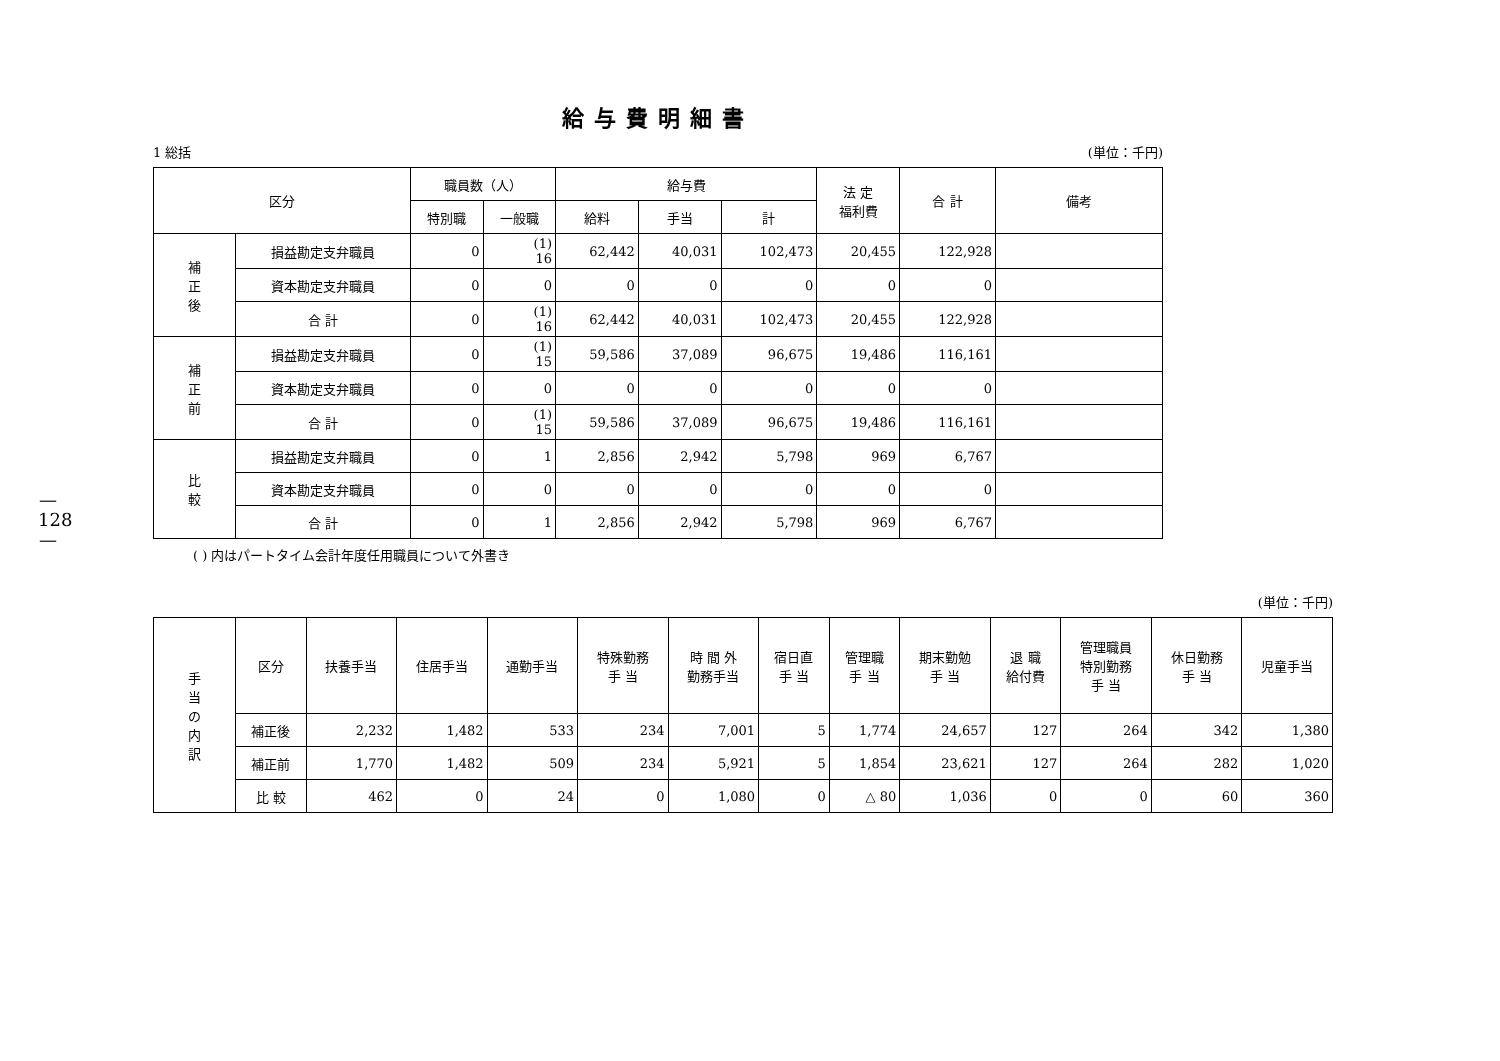—128—
給与費明細書
1 総括 (単位：千円)
| 区分 | | 職員数（人） | | 給与費 | | | 法 定 福利費 | 合 計 | 備考 |
| --- | --- | --- | --- | --- | --- | --- | --- | --- | --- |
| | | 特別職 | 一般職 | 給料 | 手当 | 計 | | | |
| 補 正 後 | 損益勘定支弁職員 | 0 | (1) 16 | 62,442 | 40,031 | 102,473 | 20,455 | 122,928 | |
| | 資本勘定支弁職員 | 0 | 0 | 0 | 0 | 0 | 0 | 0 | |
| | 合 計 | 0 | (1) 16 | 62,442 | 40,031 | 102,473 | 20,455 | 122,928 | |
| 補 正 前 | 損益勘定支弁職員 | 0 | (1) 15 | 59,586 | 37,089 | 96,675 | 19,486 | 116,161 | |
| | 資本勘定支弁職員 | 0 | 0 | 0 | 0 | 0 | 0 | 0 | |
| | 合 計 | 0 | (1) 15 | 59,586 | 37,089 | 96,675 | 19,486 | 116,161 | |
| 比 較 | 損益勘定支弁職員 | 0 | 1 | 2,856 | 2,942 | 5,798 | 969 | 6,767 | |
| | 資本勘定支弁職員 | 0 | 0 | 0 | 0 | 0 | 0 | 0 | |
| | 合 計 | 0 | 1 | 2,856 | 2,942 | 5,798 | 969 | 6,767 | |
( ) 内はパートタイム会計年度任用職員について外書き
(単位：千円)
| 手 当 の 内 訳 | 区分 | 扶養手当 | 住居手当 | 通勤手当 | 特殊勤務 手 当 | 時 間 外 勤務手当 | 宿日直 手 当 | 管理職 手 当 | 期末勤勉 手 当 | 退 職 給付費 | 管理職員 特別勤務 手 当 | 休日勤務 手 当 | 児童手当 |
| --- | --- | --- | --- | --- | --- | --- | --- | --- | --- | --- | --- | --- | --- |
| | 補正後 | 2,232 | 1,482 | 533 | 234 | 7,001 | 5 | 1,774 | 24,657 | 127 | 264 | 342 | 1,380 |
| | 補正前 | 1,770 | 1,482 | 509 | 234 | 5,921 | 5 | 1,854 | 23,621 | 127 | 264 | 282 | 1,020 |
| | 比 較 | 462 | 0 | 24 | 0 | 1,080 | 0 | △ 80 | 1,036 | 0 | 0 | 60 | 360 |